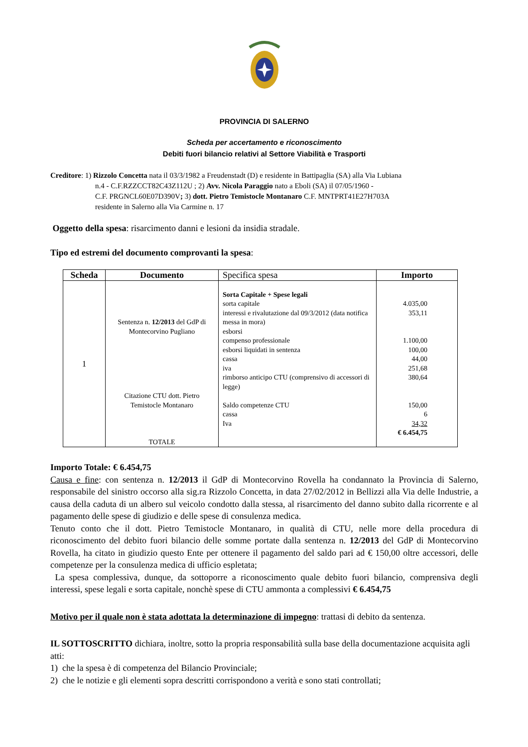PROVINCIA DI SALERNO
Scheda per accertamento e riconoscimento
Debiti fuori bilancio relativi al Settore Viabilità e Trasporti
Creditore: 1) Rizzolo Concetta nata il 03/3/1982 a Freudenstadt (D) e residente in Battipaglia (SA) alla Via Lubiana
n.4 - C.F.RZZCCT82C43Z112U ; 2) Avv. Nicola Paraggio nato a Eboli (SA) il 07/05/1960 -
C.F. PRGNCL60E07D390V; 3) dott. Pietro Temistocle Montanaro C.F. MNTPRT41E27H703A
residente in Salerno alla Via Carmine n. 17
Oggetto della spesa: risarcimento danni e lesioni da insidia stradale.
Tipo ed estremi del documento comprovanti la spesa:
| Scheda | Documento | Specifica spesa | Importo |
| --- | --- | --- | --- |
| 1 | Sentenza n. 12/2013 del GdP di Montecorvino Pugliano Citazione CTU dott. Pietro Temistocle Montanaro TOTALE | Sorta Capitale + Spese legali sorta capitale interessi e rivalutazione dal 09/3/2012 (data notifica messa in mora) esborsi compenso professionale esborsi liquidati in sentenza cassa iva rimborso anticipo CTU (comprensivo di accessori di legge) Saldo competenze CTU cassa Iva | 4.035,00 353,11 1.100,00 100,00 44,00 251,68 380,64 150,00 6 34,32 € 6.454,75 |
Importo Totale: € 6.454,75
Causa e fine: con sentenza n. 12/2013 il GdP di Montecorvino Rovella ha condannato la Provincia di Salerno, responsabile del sinistro occorso alla sig.ra Rizzolo Concetta, in data 27/02/2012 in Bellizzi alla Via delle Industrie, a causa della caduta di un albero sul veicolo condotto dalla stessa, al risarcimento del danno subito dalla ricorrente e al pagamento delle spese di giudizio e delle spese di consulenza medica.
Tenuto conto che il dott. Pietro Temistocle Montanaro, in qualità di CTU, nelle more della procedura di riconoscimento del debito fuori bilancio delle somme portate dalla sentenza n. 12/2013 del GdP di Montecorvino Rovella, ha citato in giudizio questo Ente per ottenere il pagamento del saldo pari ad € 150,00 oltre accessori, delle competenze per la consulenza medica di ufficio espletata;
La spesa complessiva, dunque, da sottoporre a riconoscimento quale debito fuori bilancio, comprensiva degli interessi, spese legali e sorta capitale, nonchè spese di CTU ammonta a complessivi € 6.454,75
Motivo per il quale non è stata adottata la determinazione di impegno: trattasi di debito da sentenza.
IL SOTTOSCRITTO dichiara, inoltre, sotto la propria responsabilità sulla base della documentazione acquisita agli atti:
1) che la spesa è di competenza del Bilancio Provinciale;
2) che le notizie e gli elementi sopra descritti corrispondono a verità e sono stati controllati;